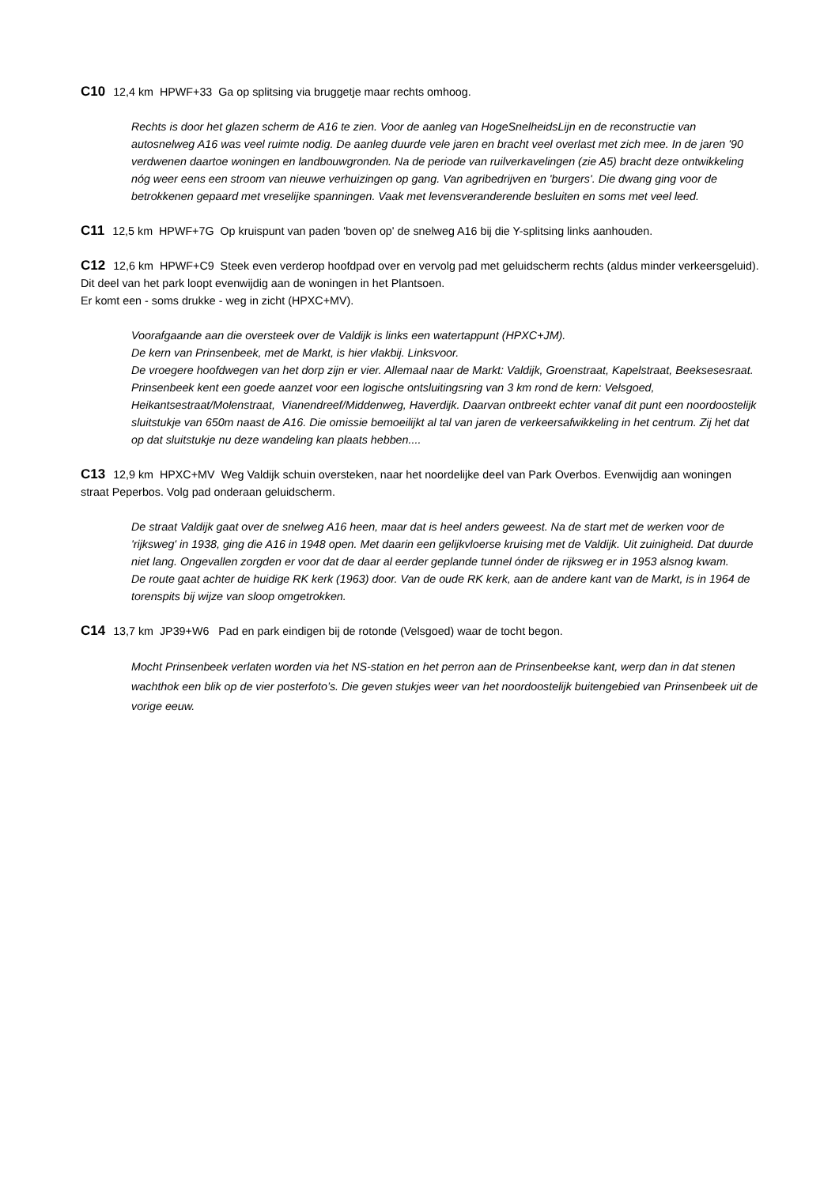C10 12,4 km HPWF+33 Ga op splitsing via bruggetje maar rechts omhoog.
Rechts is door het glazen scherm de A16 te zien. Voor de aanleg van HogeSnelheidsLijn en de reconstructie van autosnelweg A16 was veel ruimte nodig. De aanleg duurde vele jaren en bracht veel overlast met zich mee. In de jaren '90 verdwenen daartoe woningen en landbouwgronden. Na de periode van ruilverkavelingen (zie A5) bracht deze ontwikkeling nóg weer eens een stroom van nieuwe verhuizingen op gang. Van agribedrijven en 'burgers'. Die dwang ging voor de betrokkenen gepaard met vreselijke spanningen. Vaak met levensveranderende besluiten en soms met veel leed.
C11 12,5 km HPWF+7G Op kruispunt van paden 'boven op' de snelweg A16 bij die Y-splitsing links aanhouden.
C12 12,6 km HPWF+C9 Steek even verderop hoofdpad over en vervolg pad met geluidscherm rechts (aldus minder verkeersgeluid). Dit deel van het park loopt evenwijdig aan de woningen in het Plantsoen.
Er komt een - soms drukke - weg in zicht (HPXC+MV).
Voorafgaande aan die oversteek over de Valdijk is links een watertappunt (HPXC+JM).
De kern van Prinsenbeek, met de Markt, is hier vlakbij. Linksvoor.
De vroegere hoofdwegen van het dorp zijn er vier. Allemaal naar de Markt: Valdijk, Groenstraat, Kapelstraat, Beeksesesraat. Prinsenbeek kent een goede aanzet voor een logische ontsluitingsring van 3 km rond de kern: Velsgoed, Heikantsestraat/Molenstraat, Vianendreef/Middenweg, Haverdijk. Daarvan ontbreekt echter vanaf dit punt een noordoostelijk sluitstukje van 650m naast de A16. Die omissie bemoeilijkt al tal van jaren de verkeersafwikkeling in het centrum. Zij het dat op dat sluitstukje nu deze wandeling kan plaats hebben....
C13 12,9 km HPXC+MV Weg Valdijk schuin oversteken, naar het noordelijke deel van Park Overbos. Evenwijdig aan woningen straat Peperbos. Volg pad onderaan geluidscherm.
De straat Valdijk gaat over de snelweg A16 heen, maar dat is heel anders geweest. Na de start met de werken voor de 'rijksweg' in 1938, ging die A16 in 1948 open. Met daarin een gelijkvloerse kruising met de Valdijk. Uit zuinigheid. Dat duurde niet lang. Ongevallen zorgden er voor dat de daar al eerder geplande tunnel ónder de rijksweg er in 1953 alsnog kwam.
De route gaat achter de huidige RK kerk (1963) door. Van de oude RK kerk, aan de andere kant van de Markt, is in 1964 de torenspits bij wijze van sloop omgetrokken.
C14 13,7 km JP39+W6 Pad en park eindigen bij de rotonde (Velsgoed) waar de tocht begon.
Mocht Prinsenbeek verlaten worden via het NS-station en het perron aan de Prinsenbeekse kant, werp dan in dat stenen wachthok een blik op de vier posterfoto’s. Die geven stukjes weer van het noordoostelijk buitengebied van Prinsenbeek uit de vorige eeuw.